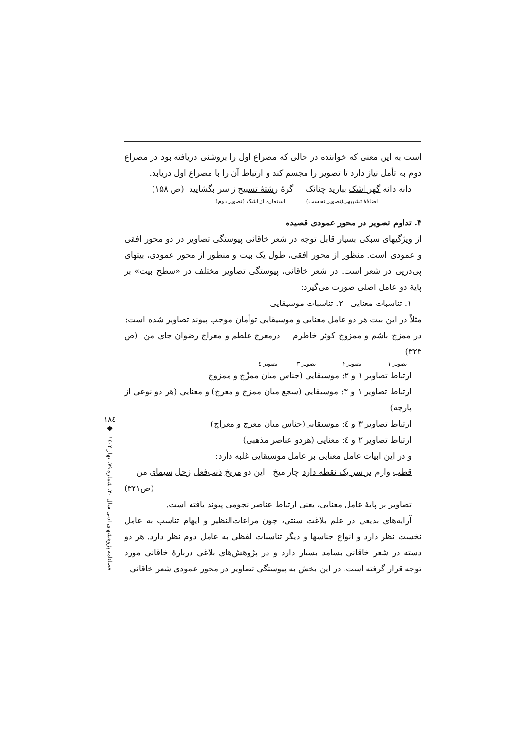است به این معنی که خواننده در حالی که مصراع اول را بروشنی دریافته بود در مصراع دوم به تأمل نیاز دارد تا تصویر را مجسم کند و ارتباط آن را با مصراع اول دریابد.
دانه دانه گهر اشک ببارید چنانک گرهٔ رشتهٔ تسبیح ز سر بگشایید (ص ۱۵۸)
اضافهٔ تشبیهی(تصویر نخست) استعاره از اشک (تصویر دوم)
۳. تداوم تصویر در محور عمودی قصیده
از ویژگیهای سبکی بسیار قابل توجه در شعر خاقانی پیوستگی تصاویر در دو محور افقی و عمودی است. منظور از محور افقی، طول یک بیت و منظور از محور عمودی، بیتهای پی‌درپی در شعر است. در شعر خاقانی، پیوستگی تصاویر مختلف در «سطح بیت» بر پایهٔ دو عامل اصلی صورت می‌گیرد:
۱. تناسبات معنایی ۲. تناسبات موسیقایی
مثلاً در این بیت هر دو عامل معنایی و موسیقایی توأمان موجب پیوند تصاویر شده است:
در ممزج باشم و ممزوج کوثر خاطرم درمعرج غلطم و معراج رضوان جای من (ص ۳۲۳)
تصویر ۱ تصویر ۲ تصویر ۳ تصویر ٤
ارتباط تصاویر ۱ و ۲: موسیقایی (جناس میان ممزّج و ممزوج
ارتباط تصاویر ۱ و ۳: موسیقایی (سجع میان ممزج و معرج) و معنایی (هر دو نوعی از پارچه)
ارتباط تصاویر ۳ و ٤: موسیقایی(جناس میان معرج و معراج)
ارتباط تصاویر ۲ و ٤: معنایی (هردو عناصر مذهبی)
و در این ابیات عامل معنایی بر عامل موسیقایی غلبه دارد:
قطب وارم بر سر یک نقطه دارد چار میخ این دو مریخ ذنب‌فعل زحل سیمای من
(ص۳۲۱)
تصاویر بر پایهٔ عامل معنایی، یعنی ارتباط عناصر نجومی پیوند یافته است.
آرایه‌های بدیعی در علم بلاغت سنتی، چون مراعات‌النظیر و ایهام تناسب به عامل نخست نظر دارد و انواع جناسها و دیگر تناسبات لفظی به عامل دوم نظر دارد. هر دو دسته در شعر خاقانی بسامد بسیار دارد و در پژوهش‌های بلاغی دربارهٔ خاقانی مورد توجه قرار گرفته است. در این بخش به پیوستگی تصاویر در محور عمودی شعر خاقانی
۱۸٤
◆
فصلنامه پژوهشهای ادبی سال ۲۰، شماره ۷۹، بهار ۱٤۰۲